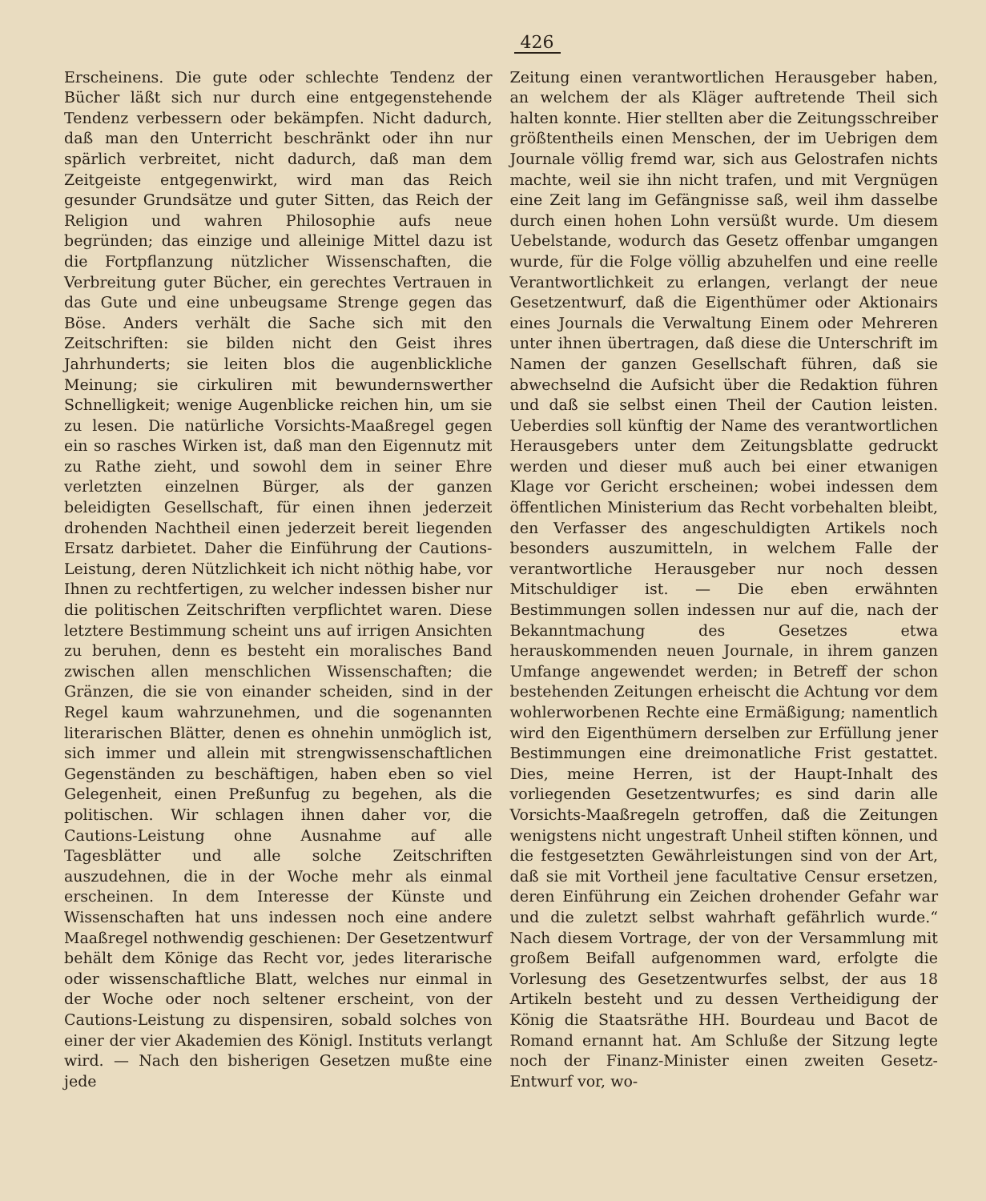426
Erscheinens. Die gute oder schlechte Tendenz der Bücher läßt sich nur durch eine entgegenstehende Tendenz verbessern oder bekämpfen. Nicht dadurch, daß man den Unterricht beschränkt oder ihn nur spärlich verbreitet, nicht dadurch, daß man dem Zeitgeiste entgegenwirkt, wird man das Reich gesunder Grundsätze und guter Sitten, das Reich der Religion und wahren Philosophie aufs neue begründen; das einzige und alleinige Mittel dazu ist die Fortpflanzung nützlicher Wissenschaften, die Verbreitung guter Bücher, ein gerechtes Vertrauen in das Gute und eine unbeugsame Strenge gegen das Böse. Anders verhält die Sache sich mit den Zeitschriften: sie bilden nicht den Geist ihres Jahrhunderts; sie leiten blos die augenblickliche Meinung; sie cirkuliren mit bewundernswerther Schnelligkeit; wenige Augenblicke reichen hin, um sie zu lesen. Die natürliche Vorsichts-Maaßregel gegen ein so rasches Wirken ist, daß man den Eigennutz mit zu Rathe zieht, und sowohl dem in seiner Ehre verletzten einzelnen Bürger, als der ganzen beleidigten Gesellschaft, für einen ihnen jederzeit drohenden Nachtheil einen jederzeit bereit liegenden Ersatz darbietet. Daher die Einführung der Cautions-Leistung, deren Nützlichkeit ich nicht nöthig habe, vor Ihnen zu rechtfertigen, zu welcher indessen bisher nur die politischen Zeitschriften verpflichtet waren. Diese letztere Bestimmung scheint uns auf irrigen Ansichten zu beruhen, denn es besteht ein moralisches Band zwischen allen menschlichen Wissenschaften; die Gränzen, die sie von einander scheiden, sind in der Regel kaum wahrzunehmen, und die sogenannten literarischen Blätter, denen es ohnehin unmöglich ist, sich immer und allein mit strengwissenschaftlichen Gegenständen zu beschäftigen, haben eben so viel Gelegenheit, einen Preßunfug zu begehen, als die politischen. Wir schlagen ihnen daher vor, die Cautions-Leistung ohne Ausnahme auf alle Tagesblätter und alle solche Zeitschriften auszudehnen, die in der Woche mehr als einmal erscheinen. In dem Interesse der Künste und Wissenschaften hat uns indessen noch eine andere Maaßregel nothwendig geschienen: Der Gesetzentwurf behält dem Könige das Recht vor, jedes literarische oder wissenschaftliche Blatt, welches nur einmal in der Woche oder noch seltener erscheint, von der Cautions-Leistung zu dispensiren, sobald solches von einer der vier Akademien des Königl. Instituts verlangt wird. — Nach den bisherigen Gesetzen mußte eine jede
Zeitung einen verantwortlichen Herausgeber haben, an welchem der als Kläger auftretende Theil sich halten konnte. Hier stellten aber die Zeitungsschreiber größtentheils einen Menschen, der im Uebrigen dem Journale völlig fremd war, sich aus Gelostrafen nichts machte, weil sie ihn nicht trafen, und mit Vergnügen eine Zeit lang im Gefängnisse saß, weil ihm dasselbe durch einen hohen Lohn versüßt wurde. Um diesem Uebelstande, wodurch das Gesetz offenbar umgangen wurde, für die Folge völlig abzuhelfen und eine reelle Verantwortlichkeit zu erlangen, verlangt der neue Gesetzentwurf, daß die Eigenthümer oder Aktionairs eines Journals die Verwaltung Einem oder Mehreren unter ihnen übertragen, daß diese die Unterschrift im Namen der ganzen Gesellschaft führen, daß sie abwechselnd die Aufsicht über die Redaktion führen und daß sie selbst einen Theil der Caution leisten. Ueberdies soll künftig der Name des verantwortlichen Herausgebers unter dem Zeitungsblatte gedruckt werden und dieser muß auch bei einer etwanigen Klage vor Gericht erscheinen; wobei indessen dem öffentlichen Ministerium das Recht vorbehalten bleibt, den Verfasser des angeschuldigten Artikels noch besonders auszumitteln, in welchem Falle der verantwortliche Herausgeber nur noch dessen Mitschuldiger ist. — Die eben erwähnten Bestimmungen sollen indessen nur auf die, nach der Bekanntmachung des Gesetzes etwa herauskommenden neuen Journale, in ihrem ganzen Umfange angewendet werden; in Betreff der schon bestehenden Zeitungen erheischt die Achtung vor dem wohlerworbenen Rechte eine Ermäßigung; namentlich wird den Eigenthümern derselben zur Erfüllung jener Bestimmungen eine dreimonatliche Frist gestattet. Dies, meine Herren, ist der Haupt-Inhalt des vorliegenden Gesetzentwurfes; es sind darin alle Vorsichts-Maaßregeln getroffen, daß die Zeitungen wenigstens nicht ungestraft Unheil stiften können, und die festgesetzten Gewährleistungen sind von der Art, daß sie mit Vortheil jene facultative Censur ersetzen, deren Einführung ein Zeichen drohender Gefahr war und die zuletzt selbst wahrhaft gefährlich wurde.“ Nach diesem Vortrage, der von der Versammlung mit großem Beifall aufgenommen ward, erfolgte die Vorlesung des Gesetzentwurfes selbst, der aus 18 Artikeln besteht und zu dessen Vertheidigung der König die Staatsräthe HH. Bourdeau und Bacot de Romand ernannt hat. Am Schluße der Sitzung legte noch der Finanz-Minister einen zweiten Gesetz-Entwurf vor, wo-